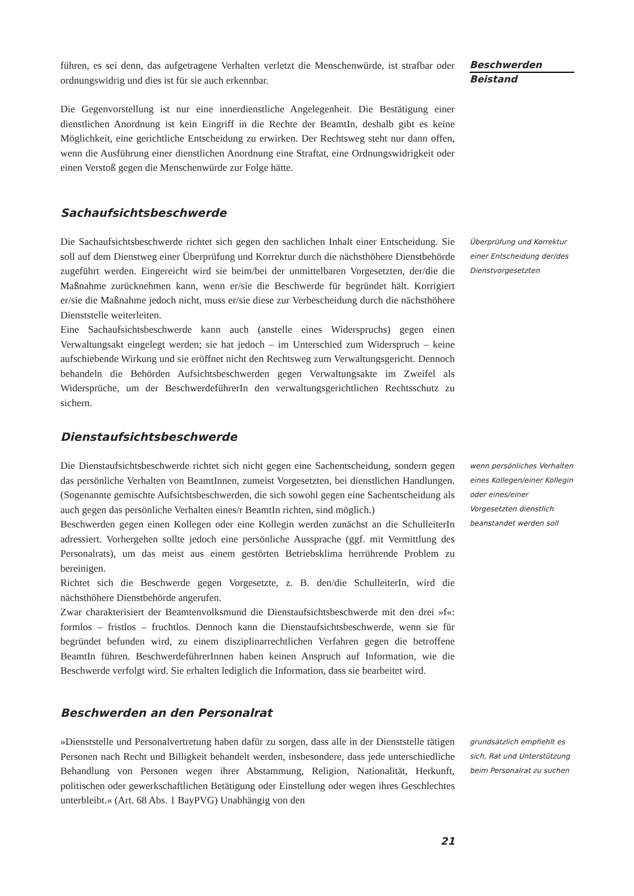führen, es sei denn, das aufgetragene Verhalten verletzt die Menschenwürde, ist strafbar oder ordnungswidrig und dies ist für sie auch erkennbar.
Die Gegenvorstellung ist nur eine innerdienstliche Angelegenheit. Die Bestätigung einer dienstlichen Anordnung ist kein Eingriff in die Rechte der BeamtIn, deshalb gibt es keine Möglichkeit, eine gerichtliche Entscheidung zu erwirken. Der Rechtsweg steht nur dann offen, wenn die Ausführung einer dienstlichen Anordnung eine Straftat, eine Ordnungswidrigkeit oder einen Verstoß gegen die Menschenwürde zur Folge hätte.
Beschwerden
Beistand
Sachaufsichtsbeschwerde
Die Sachaufsichtsbeschwerde richtet sich gegen den sachlichen Inhalt einer Entscheidung. Sie soll auf dem Dienstweg einer Überprüfung und Korrektur durch die nächsthöhere Dienstbehörde zugeführt werden. Eingereicht wird sie beim/bei der unmittelbaren Vorgesetzten, der/die die Maßnahme zurücknehmen kann, wenn er/sie die Beschwerde für begründet hält. Korrigiert er/sie die Maßnahme jedoch nicht, muss er/sie diese zur Verbescheidung durch die nächsthöhere Dienststelle weiterleiten.
Eine Sachaufsichtsbeschwerde kann auch (anstelle eines Widerspruchs) gegen einen Verwaltungsakt eingelegt werden; sie hat jedoch – im Unterschied zum Widerspruch – keine aufschiebende Wirkung und sie eröffnet nicht den Rechtsweg zum Verwaltungsgericht. Dennoch behandeln die Behörden Aufsichtsbeschwerden gegen Verwaltungsakte im Zweifel als Widersprüche, um der BeschwerdeführerIn den verwaltungsgerichtlichen Rechtsschutz zu sichern.
Überprüfung und Korrektur einer Entscheidung der/des Dienstvorgesetzten
Dienstaufsichtsbeschwerde
Die Dienstaufsichtsbeschwerde richtet sich nicht gegen eine Sachentscheidung, sondern gegen das persönliche Verhalten von BeamtInnen, zumeist Vorgesetzten, bei dienstlichen Handlungen. (Sogenannte gemischte Aufsichtsbeschwerden, die sich sowohl gegen eine Sachentscheidung als auch gegen das persönliche Verhalten eines/r BeamtIn richten, sind möglich.)
Beschwerden gegen einen Kollegen oder eine Kollegin werden zunächst an die SchulleiterIn adressiert. Vorhergehen sollte jedoch eine persönliche Aussprache (ggf. mit Vermittlung des Personalrats), um das meist aus einem gestörten Betriebsklima herrührende Problem zu bereinigen.
Richtet sich die Beschwerde gegen Vorgesetzte, z. B. den/die SchulleiterIn, wird die nächsthöhere Dienstbehörde angerufen.
Zwar charakterisiert der Beamtenvolksmund die Dienstaufsichtsbeschwerde mit den drei »f«: formlos – fristlos – fruchtlos. Dennoch kann die Dienstaufsichtsbeschwerde, wenn sie für begründet befunden wird, zu einem disziplinarrechtlichen Verfahren gegen die betroffene BeamtIn führen. BeschwerdeführerInnen haben keinen Anspruch auf Information, wie die Beschwerde verfolgt wird. Sie erhalten lediglich die Information, dass sie bearbeitet wird.
wenn persönliches Verhalten eines Kollegen/einer Kollegin oder eines/einer Vorgesetzten dienstlich beanstandet werden soll
Beschwerden an den Personalrat
»Dienststelle und Personalvertretung haben dafür zu sorgen, dass alle in der Dienststelle tätigen Personen nach Recht und Billigkeit behandelt werden, insbesondere, dass jede unterschiedliche Behandlung von Personen wegen ihrer Abstammung, Religion, Nationalität, Herkunft, politischen oder gewerkschaftlichen Betätigung oder Einstellung oder wegen ihres Geschlechtes unterbleibt.« (Art. 68 Abs. 1 BayPVG) Unabhängig von den
grundsätzlich empfiehlt es sich, Rat und Unterstützung beim Personalrat zu suchen
21